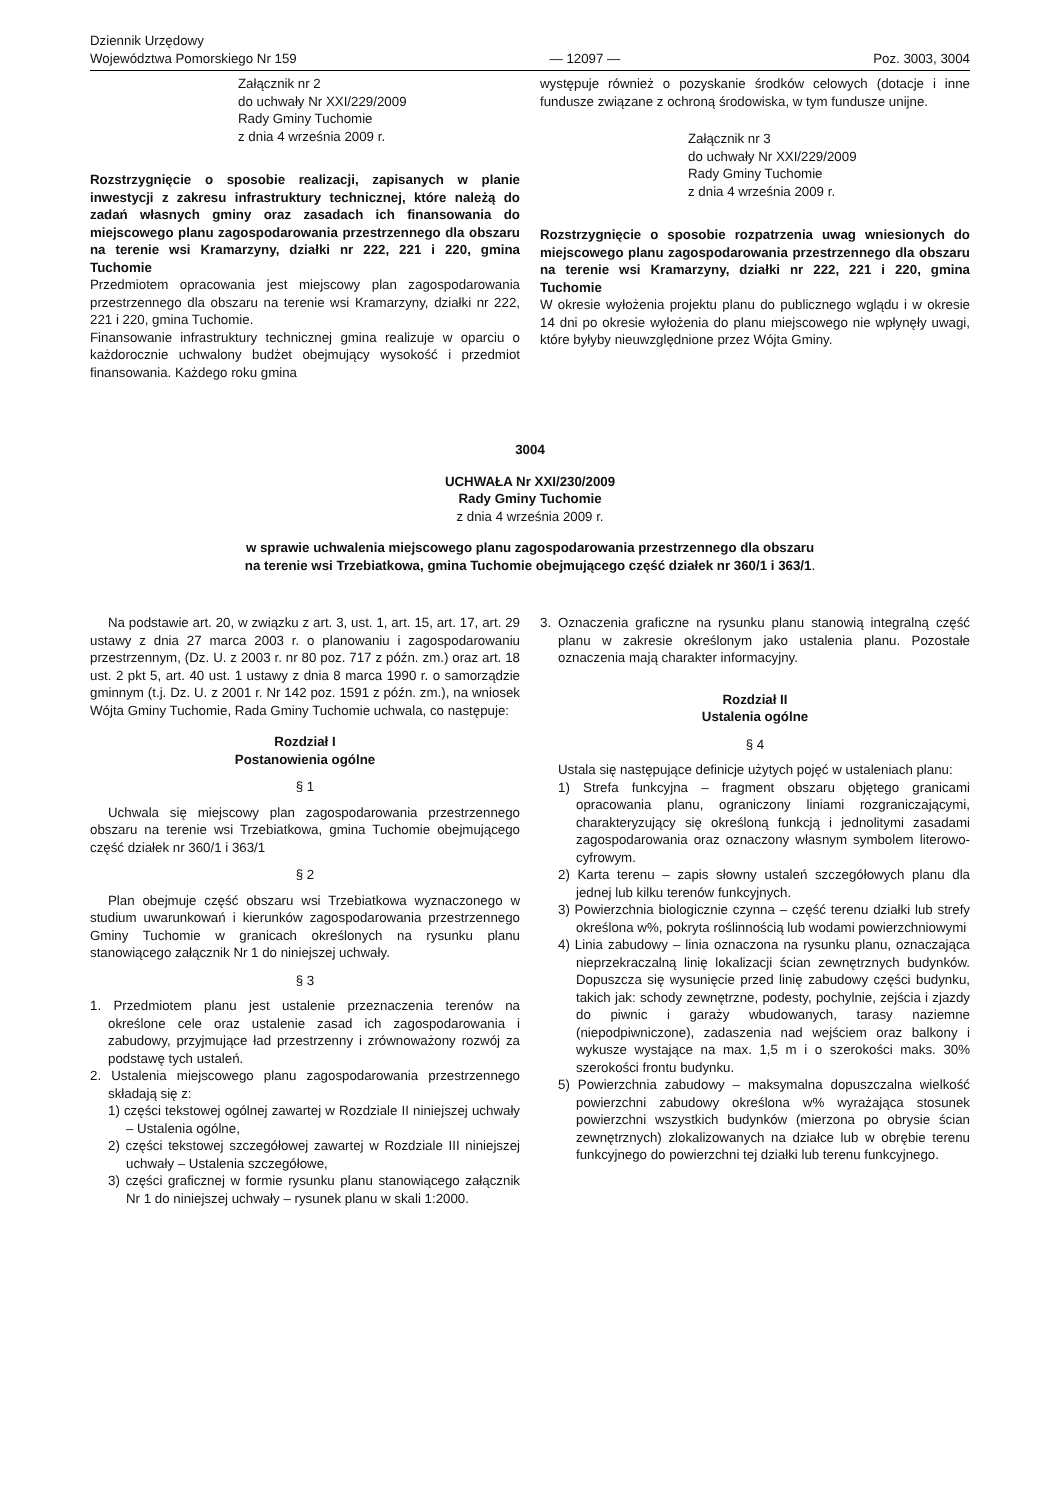Dziennik Urzędowy
Województwa Pomorskiego Nr 159
— 12097 —
Poz. 3003, 3004
Załącznik nr 2
do uchwały Nr XXI/229/2009
Rady Gminy Tuchomie
z dnia 4 września 2009 r.
Rozstrzygnięcie o sposobie realizacji, zapisanych w planie inwestycji z zakresu infrastruktury technicznej, które należą do zadań własnych gminy oraz zasadach ich finansowania do miejscowego planu zagospodarowania przestrzennego dla obszaru na terenie wsi Kramarzyny, działki nr 222, 221 i 220, gmina Tuchomie
Przedmiotem opracowania jest miejscowy plan zagospodarowania przestrzennego dla obszaru na terenie wsi Kramarzyny, działki nr 222, 221 i 220, gmina Tuchomie.
Finansowanie infrastruktury technicznej gmina realizuje w oparciu o każdorocznie uchwalony budżet obejmujący wysokość i przedmiot finansowania. Każdego roku gmina
występuje również o pozyskanie środków celowych (dotacje i inne fundusze związane z ochroną środowiska, w tym fundusze unijne.
Załącznik nr 3
do uchwały Nr XXI/229/2009
Rady Gminy Tuchomie
z dnia 4 września 2009 r.
Rozstrzygnięcie o sposobie rozpatrzenia uwag wniesionych do miejscowego planu zagospodarowania przestrzennego dla obszaru na terenie wsi Kramarzyny, działki nr 222, 221 i 220, gmina Tuchomie
W okresie wyłożenia projektu planu do publicznego wglądu i w okresie 14 dni po okresie wyłożenia do planu miejscowego nie wpłynęły uwagi, które byłyby nieuwzględnione przez Wójta Gminy.
3004
UCHWAŁA Nr XXI/230/2009
Rady Gminy Tuchomie
z dnia 4 września 2009 r.
w sprawie uchwalenia miejscowego planu zagospodarowania przestrzennego dla obszaru
na terenie wsi Trzebiatkowa, gmina Tuchomie obejmującego część działek nr 360/1 i 363/1.
Na podstawie art. 20, w związku z art. 3, ust. 1, art. 15, art. 17, art. 29 ustawy z dnia 27 marca 2003 r. o planowaniu i zagospodarowaniu przestrzennym, (Dz. U. z 2003 r. nr 80 poz. 717 z późn. zm.) oraz art. 18 ust. 2 pkt 5, art. 40 ust. 1 ustawy z dnia 8 marca 1990 r. o samorządzie gminnym (t.j. Dz. U. z 2001 r. Nr 142 poz. 1591 z późn. zm.), na wniosek Wójta Gminy Tuchomie, Rada Gminy Tuchomie uchwala, co następuje:
Rozdział I
Postanowienia ogólne
§ 1
Uchwala się miejscowy plan zagospodarowania przestrzennego obszaru na terenie wsi Trzebiatkowa, gmina Tuchomie obejmującego część działek nr 360/1 i 363/1
§ 2
Plan obejmuje część obszaru wsi Trzebiatkowa wyznaczonego w studium uwarunkowań i kierunków zagospodarowania przestrzennego Gminy Tuchomie w granicach określonych na rysunku planu stanowiącego załącznik Nr 1 do niniejszej uchwały.
§ 3
1. Przedmiotem planu jest ustalenie przeznaczenia terenów na określone cele oraz ustalenie zasad ich zagospodarowania i zabudowy, przyjmujące ład przestrzenny i zrównoważony rozwój za podstawę tych ustaleń.
2. Ustalenia miejscowego planu zagospodarowania przestrzennego składają się z:
1) części tekstowej ogólnej zawartej w Rozdziale II niniejszej uchwały – Ustalenia ogólne,
2) części tekstowej szczegółowej zawartej w Rozdziale III niniejszej uchwały – Ustalenia szczegółowe,
3) części graficznej w formie rysunku planu stanowiącego załącznik Nr 1 do niniejszej uchwały – rysunek planu w skali 1:2000.
3. Oznaczenia graficzne na rysunku planu stanowią integralną część planu w zakresie określonym jako ustalenia planu. Pozostałe oznaczenia mają charakter informacyjny.
Rozdział II
Ustalenia ogólne
§ 4
Ustala się następujące definicje użytych pojęć w ustaleniach planu:
1) Strefa funkcyjna – fragment obszaru objętego granicami opracowania planu, ograniczony liniami rozgraniczającymi, charakteryzujący się określoną funkcją i jednolitymi zasadami zagospodarowania oraz oznaczony własnym symbolem literowo-cyfrowym.
2) Karta terenu – zapis słowny ustaleń szczegółowych planu dla jednej lub kilku terenów funkcyjnych.
3) Powierzchnia biologicznie czynna – część terenu działki lub strefy określona w%, pokryta roślinnością lub wodami powierzchniowymi
4) Linia zabudowy – linia oznaczona na rysunku planu, oznaczająca nieprzekraczalną linię lokalizacji ścian zewnętrznych budynków. Dopuszcza się wysunięcie przed linię zabudowy części budynku, takich jak: schody zewnętrzne, podesty, pochylnie, zejścia i zjazdy do piwnic i garaży wbudowanych, tarasy naziemne (niepodpiwniczone), zadaszenia nad wejściem oraz balkony i wykusze wystające na max. 1,5 m i o szerokości maks. 30% szerokości frontu budynku.
5) Powierzchnia zabudowy – maksymalna dopuszczalna wielkość powierzchni zabudowy określona w% wyrażająca stosunek powierzchni wszystkich budynków (mierzona po obrysie ścian zewnętrznych) zlokalizowanych na działce lub w obrębie terenu funkcyjnego do powierzchni tej działki lub terenu funkcyjnego.